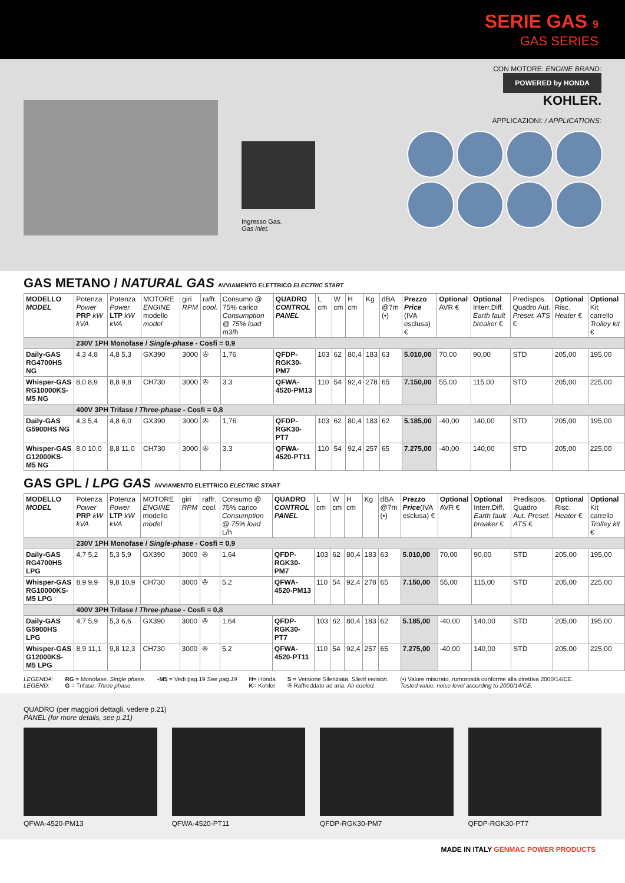SERIE GAS 9
GAS SERIES
Ingresso Gas.
Gas inlet.
CON MOTORE: ENGINE BRAND:
POWERED by HONDA
KOHLER.
APPLICAZIONI: / APPLICATIONS:
GAS METANO / NATURAL GAS AVVIAMENTO ELETTRICO ELECTRIC START
| MODELLO MODEL | Potenza Power PRP kW kVA | Potenza Power LTP kW kVA | MOTORE ENGINE modello model | giri RPM | raffr. cool. | Consumo @ 75% carico Consumption @ 75% load m3/h | QUADRO CONTROL PANEL | L cm | W cm | H cm | Kg | dBA @7m (•) | Prezzo Price (IVA esclusa) € | Optional AVR € | Optional Interr.Diff. Earth fault breaker € | Predispos. Quadro Aut. Preset. ATS € | Optional Risc. Heater € | Optional Kit carrello Trolley kit € |
| --- | --- | --- | --- | --- | --- | --- | --- | --- | --- | --- | --- | --- | --- | --- | --- | --- | --- | --- |
| | 230V 1PH Monofase / Single-phase - Cosfi = 0,9 | | | | | | | | | | | | | | | | | |
| Daily-GAS RG4700HS NG | 4,3 4,8 | 4,8 5,3 | GX390 | 3000 | ✇ | 1,76 | QFDP-RGK30-PM7 | 103 | 62 | 80,4 | 183 | 63 | 5.010,00 | 70,00 | 90,00 | STD | 205,00 | 195,00 |
| Whisper-GAS RG10000KS-M5 NG | 8,0 8,9 | 8,8 9,8 | CH730 | 3000 | ✇ | 3.3 | QFWA-4520-PM13 | 110 | 54 | 92,4 | 278 | 65 | 7.150,00 | 55,00 | 115,00 | STD | 205,00 | 225,00 |
| | 400V 3PH Trifase / Three-phase - Cosfi = 0,8 | | | | | | | | | | | | | | | | | |
| Daily-GAS G5900HS NG | 4,3 5,4 | 4,8 6,0 | GX390 | 3000 | ✇ | 1,76 | QFDP-RGK30-PT7 | 103 | 62 | 80,4 | 183 | 62 | 5.185,00 | -40,00 | 140,00 | STD | 205,00 | 195,00 |
| Whisper-GAS G12000KS-M5 NG | 8,0 10,0 | 8,8 11,0 | CH730 | 3000 | ✇ | 3.3 | QFWA-4520-PT11 | 110 | 54 | 92,4 | 257 | 65 | 7.275,00 | -40,00 | 140,00 | STD | 205,00 | 225,00 |
GAS GPL / LPG GAS AVVIAMENTO ELETTRICO ELECTRIC START
| MODELLO MODEL | Potenza Power PRP kW kVA | Potenza Power LTP kW kVA | MOTORE ENGINE modello model | giri RPM | raffr. cool. | Consumo @ 75% carico Consumption @ 75% load L/h | QUADRO CONTROL PANEL | L cm | W cm | H cm | Kg | dBA @7m (•) | Prezzo Price (IVA esclusa) € | Optional AVR € | Optional Interr.Diff. Earth fault breaker € | Predispos. Quadro Aut. Preset. ATS € | Optional Risc. Heater € | Optional Kit carrello Trolley kit € |
| --- | --- | --- | --- | --- | --- | --- | --- | --- | --- | --- | --- | --- | --- | --- | --- | --- | --- | --- |
| | 230V 1PH Monofase / Single-phase - Cosfi = 0,9 | | | | | | | | | | | | | | | | | |
| Daily-GAS RG4700HS LPG | 4,7 5,2 | 5,3 5,9 | GX390 | 3000 | ✇ | 1,64 | QFDP-RGK30-PM7 | 103 | 62 | 80,4 | 183 | 63 | 5.010,00 | 70,00 | 90,00 | STD | 205,00 | 195,00 |
| Whisper-GAS RG10000KS-M5 LPG | 8,9 9,9 | 9,8 10,9 | CH730 | 3000 | ✇ | 5.2 | QFWA-4520-PM13 | 110 | 54 | 92,4 | 278 | 65 | 7.150,00 | 55,00 | 115,00 | STD | 205,00 | 225,00 |
| | 400V 3PH Trifase / Three-phase - Cosfi = 0,8 | | | | | | | | | | | | | | | | | |
| Daily-GAS G5900HS LPG | 4,7 5,9 | 5,3 6,6 | GX390 | 3000 | ✇ | 1,64 | QFDP-RGK30-PT7 | 103 | 62 | 80,4 | 183 | 62 | 5.185,00 | -40,00 | 140,00 | STD | 205,00 | 195,00 |
| Whisper-GAS G12000KS-M5 LPG | 8,9 11,1 | 9,8 12,3 | CH730 | 3000 | ✇ | 5.2 | QFWA-4520-PT11 | 110 | 54 | 92,4 | 257 | 65 | 7.275,00 | -40,00 | 140,00 | STD | 205,00 | 225,00 |
LEGENDA:
LEGEND:
RG = Monofase. Single phase.
G = Trifase. Three phase.
-M5 = Vedi pag.19 See pag.19 H= Honda
K= Kohler
S = Versione Silenziata. Silent version.
✇ Raffreddato ad aria. Air cooled.
(•) Valore misurato, rumorosità conforme alla direttiva 2000/14/CE.
Tested value, noise level according to 2000/14/CE.
QUADRO (per maggiori dettagli, vedere p.21)
PANEL (for more details, see p.21)
QFWA-4520-PM13 QFWA-4520-PT11 QFDP-RGK30-PM7 QFDP-RGK30-PT7
MADE IN ITALY GENMAC POWER PRODUCTS